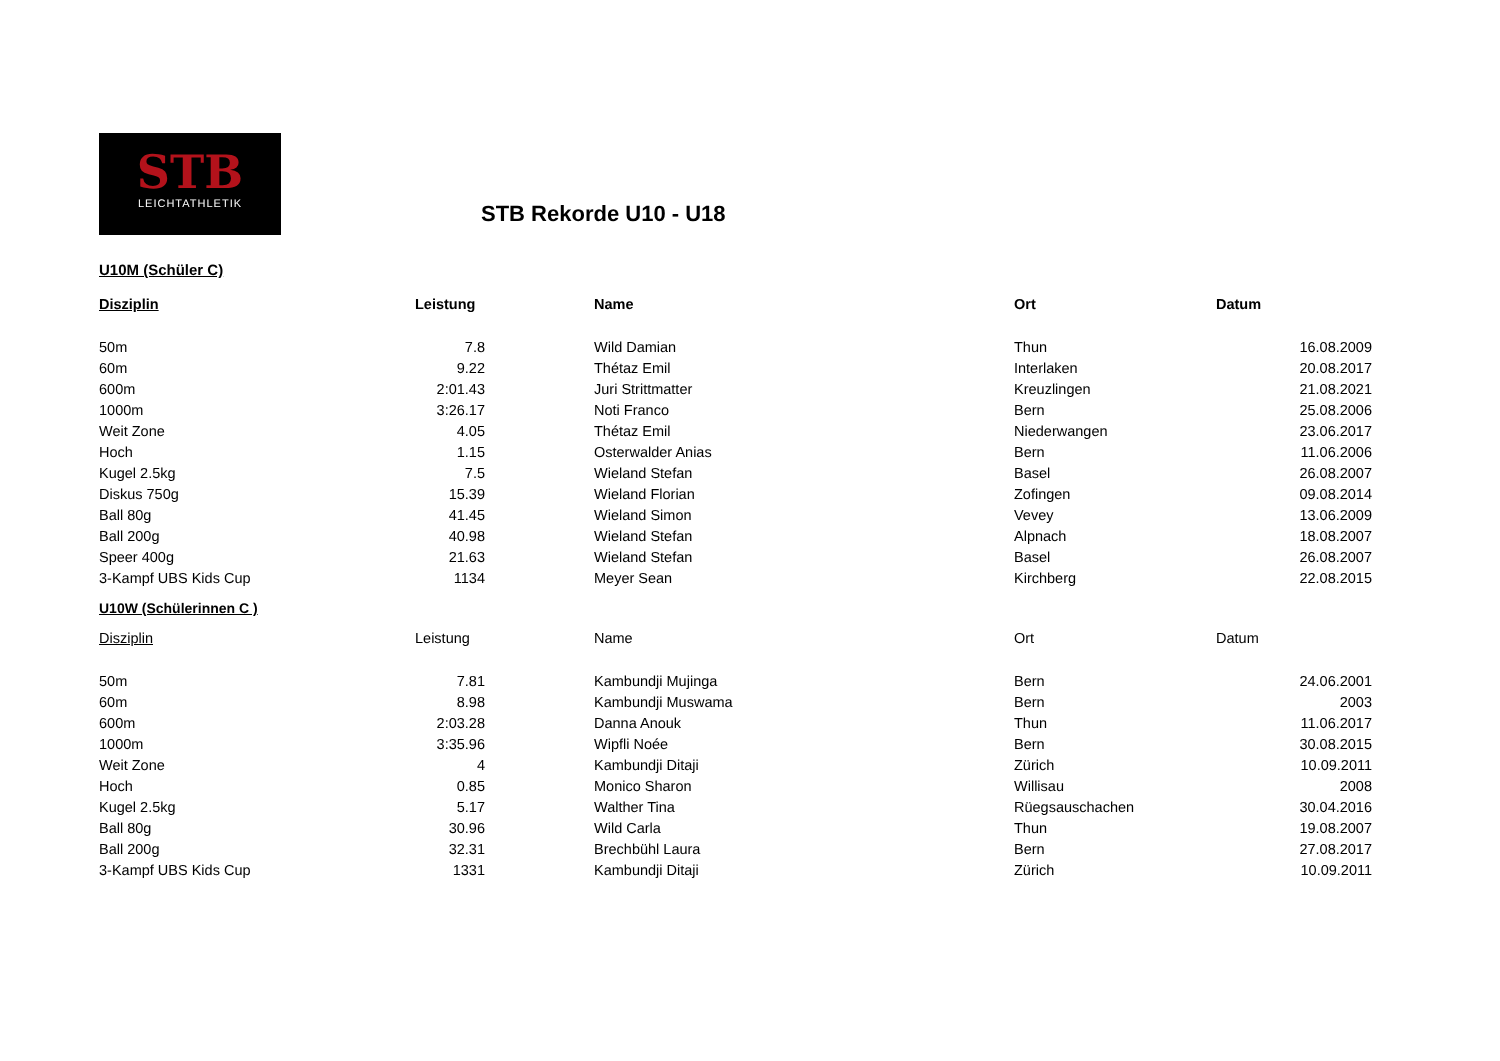STB
LEICHTATHLETIK
STB Rekorde U10 - U18
U10M (Schüler C)
| Disziplin | Leistung | Name | Ort | Datum |
| --- | --- | --- | --- | --- |
| 50m | 7.8 | Wild Damian | Thun | 16.08.2009 |
| 60m | 9.22 | Thétaz Emil | Interlaken | 20.08.2017 |
| 600m | 2:01.43 | Juri Strittmatter | Kreuzlingen | 21.08.2021 |
| 1000m | 3:26.17 | Noti Franco | Bern | 25.08.2006 |
| Weit Zone | 4.05 | Thétaz Emil | Niederwangen | 23.06.2017 |
| Hoch | 1.15 | Osterwalder Anias | Bern | 11.06.2006 |
| Kugel 2.5kg | 7.5 | Wieland Stefan | Basel | 26.08.2007 |
| Diskus 750g | 15.39 | Wieland Florian | Zofingen | 09.08.2014 |
| Ball 80g | 41.45 | Wieland Simon | Vevey | 13.06.2009 |
| Ball 200g | 40.98 | Wieland Stefan | Alpnach | 18.08.2007 |
| Speer 400g | 21.63 | Wieland Stefan | Basel | 26.08.2007 |
| 3-Kampf UBS Kids Cup | 1134 | Meyer Sean | Kirchberg | 22.08.2015 |
U10W (Schülerinnen C )
| Disziplin | Leistung | Name | Ort | Datum |
| --- | --- | --- | --- | --- |
| 50m | 7.81 | Kambundji Mujinga | Bern | 24.06.2001 |
| 60m | 8.98 | Kambundji Muswama | Bern | 2003 |
| 600m | 2:03.28 | Danna Anouk | Thun | 11.06.2017 |
| 1000m | 3:35.96 | Wipfli Noée | Bern | 30.08.2015 |
| Weit Zone | 4 | Kambundji Ditaji | Zürich | 10.09.2011 |
| Hoch | 0.85 | Monico Sharon | Willisau | 2008 |
| Kugel 2.5kg | 5.17 | Walther Tina | Rüegsauschachen | 30.04.2016 |
| Ball 80g | 30.96 | Wild Carla | Thun | 19.08.2007 |
| Ball 200g | 32.31 | Brechbühl Laura | Bern | 27.08.2017 |
| 3-Kampf UBS Kids Cup | 1331 | Kambundji Ditaji | Zürich | 10.09.2011 |